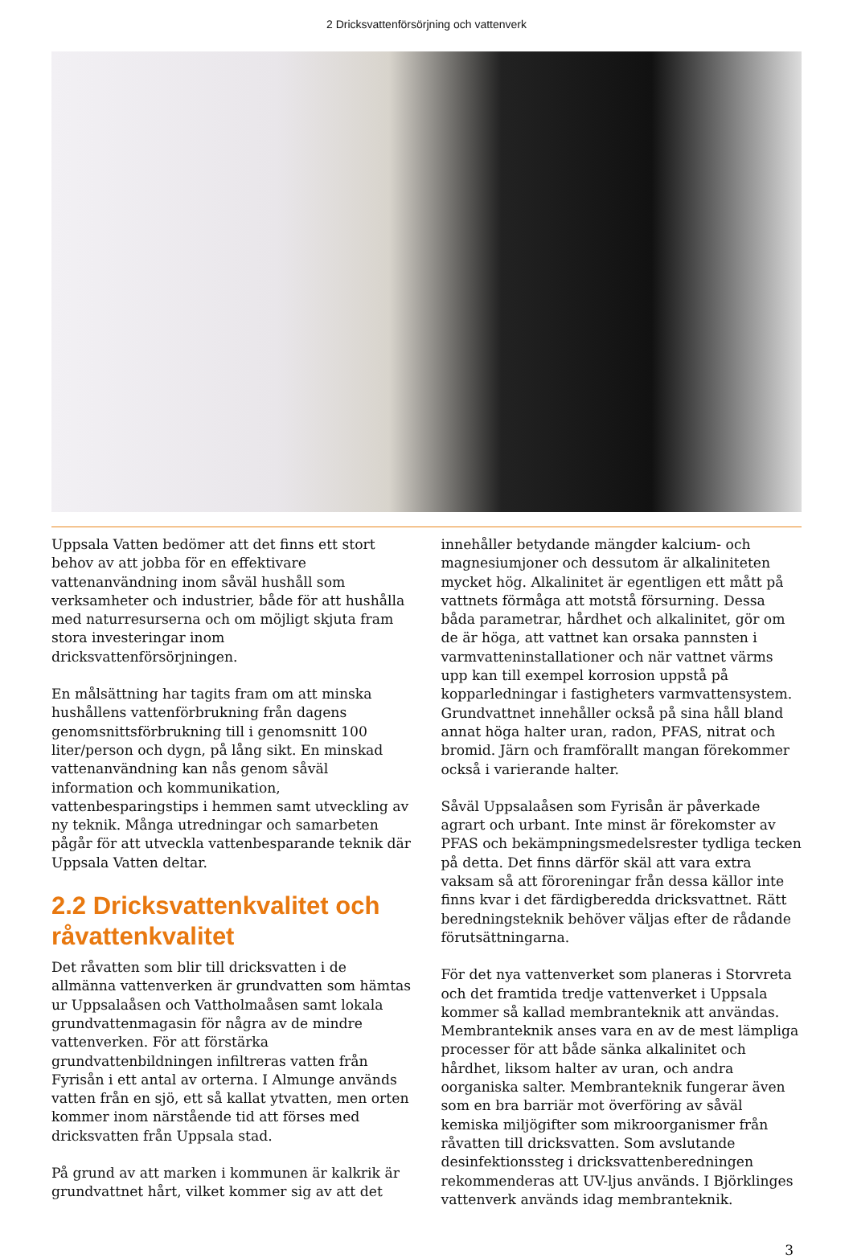2 Dricksvattenförsörjning och vattenverk
Uppsala Vatten bedömer att det finns ett stort behov av att jobba för en effektivare vattenanvändning inom såväl hushåll som verksamheter och industrier, både för att hushålla med naturresurserna och om möjligt skjuta fram stora investeringar inom dricksvattenförsörjningen.
En målsättning har tagits fram om att minska hushållens vattenförbrukning från dagens genomsnittsförbrukning till i genomsnitt 100 liter/person och dygn, på lång sikt. En minskad vattenanvändning kan nås genom såväl information och kommunikation, vattenbesparingstips i hemmen samt utveckling av ny teknik. Många utredningar och samarbeten pågår för att utveckla vattenbesparande teknik där Uppsala Vatten deltar.
2.2 Dricksvattenkvalitet och råvattenkvalitet
Det råvatten som blir till dricksvatten i de allmänna vattenverken är grundvatten som hämtas ur Uppsalaåsen och Vattholmaåsen samt lokala grundvattenmagasin för några av de mindre vattenverken. För att förstärka grundvattenbildningen infiltreras vatten från Fyrisån i ett antal av orterna. I Almunge används vatten från en sjö, ett så kallat ytvatten, men orten kommer inom närstående tid att förses med dricksvatten från Uppsala stad.
På grund av att marken i kommunen är kalkrik är grundvattnet hårt, vilket kommer sig av att det
innehåller betydande mängder kalcium- och magnesiumjoner och dessutom är alkaliniteten mycket hög. Alkalinitet är egentligen ett mått på vattnets förmåga att motstå försurning. Dessa båda parametrar, hårdhet och alkalinitet, gör om de är höga, att vattnet kan orsaka pannsten i varmvatteninstallationer och när vattnet värms upp kan till exempel korrosion uppstå på kopparledningar i fastigheters varmvattensystem. Grundvattnet innehåller också på sina håll bland annat höga halter uran, radon, PFAS, nitrat och bromid. Järn och framförallt mangan förekommer också i varierande halter.
Såväl Uppsalaåsen som Fyrisån är påverkade agrart och urbant. Inte minst är förekomster av PFAS och bekämpningsmedelsrester tydliga tecken på detta. Det finns därför skäl att vara extra vaksam så att föroreningar från dessa källor inte finns kvar i det färdigberedda dricksvattnet. Rätt beredningsteknik behöver väljas efter de rådande förutsättningarna.
För det nya vattenverket som planeras i Storvreta och det framtida tredje vattenverket i Uppsala kommer så kallad membranteknik att användas. Membranteknik anses vara en av de mest lämpliga processer för att både sänka alkalinitet och hårdhet, liksom halter av uran, och andra oorganiska salter. Membranteknik fungerar även som en bra barriär mot överföring av såväl kemiska miljögifter som mikroorganismer från råvatten till dricksvatten. Som avslutande desinfektionssteg i dricksvattenberedningen rekommenderas att UV-ljus används. I Björklinges vattenverk används idag membranteknik.
3